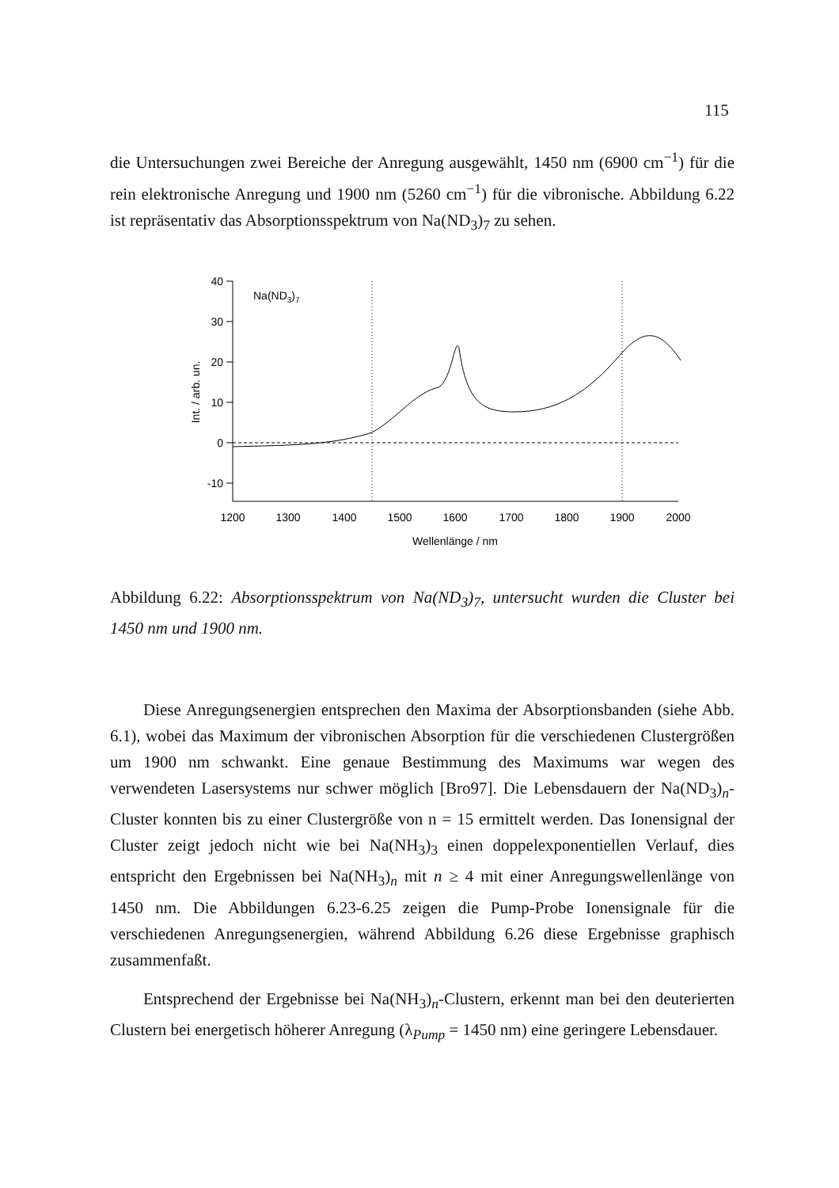115
die Untersuchungen zwei Bereiche der Anregung ausgewählt, 1450 nm (6900 cm<sup>−1</sup>) für die rein elektronische Anregung und 1900 nm (5260 cm<sup>−1</sup>) für die vibronische. Abbildung 6.22 ist repräsentativ das Absorptionsspektrum von Na(ND<sub>3</sub>)<sub>7</sub> zu sehen.
40
30
20
10
0
-10
1200
1300
1400
1500
1600
1700
1800
1900
2000
Wellenlänge / nm
Int. / arb. un.
Na(ND3)7
Abbildung 6.22: Absorptionsspektrum von Na(ND<sub>3</sub>)<sub>7</sub>, untersucht wurden die Cluster bei 1450 nm und 1900 nm.
Diese Anregungsenergien entsprechen den Maxima der Absorptionsbanden (siehe Abb. 6.1), wobei das Maximum der vibronischen Absorption für die verschiedenen Clustergrößen um 1900 nm schwankt. Eine genaue Bestimmung des Maximums war wegen des verwendeten Lasersystems nur schwer möglich [Bro97]. Die Lebensdauern der Na(ND<sub>3</sub>)<sub>n</sub>-Cluster konnten bis zu einer Clustergröße von n = 15 ermittelt werden. Das Ionensignal der Cluster zeigt jedoch nicht wie bei Na(NH<sub>3</sub>)<sub>3</sub> einen doppelexponentiellen Verlauf, dies entspricht den Ergebnissen bei Na(NH<sub>3</sub>)<sub>n</sub> mit n ≥ 4 mit einer Anregungswellenlänge von 1450 nm. Die Abbildungen 6.23-6.25 zeigen die Pump-Probe Ionensignale für die verschiedenen Anregungsenergien, während Abbildung 6.26 diese Ergebnisse graphisch zusammenfaßt.
Entsprechend der Ergebnisse bei Na(NH<sub>3</sub>)<sub>n</sub>-Clustern, erkennt man bei den deuterierten Clustern bei energetisch höherer Anregung (λ<sub>Pump</sub> = 1450 nm) eine geringere Lebensdauer.